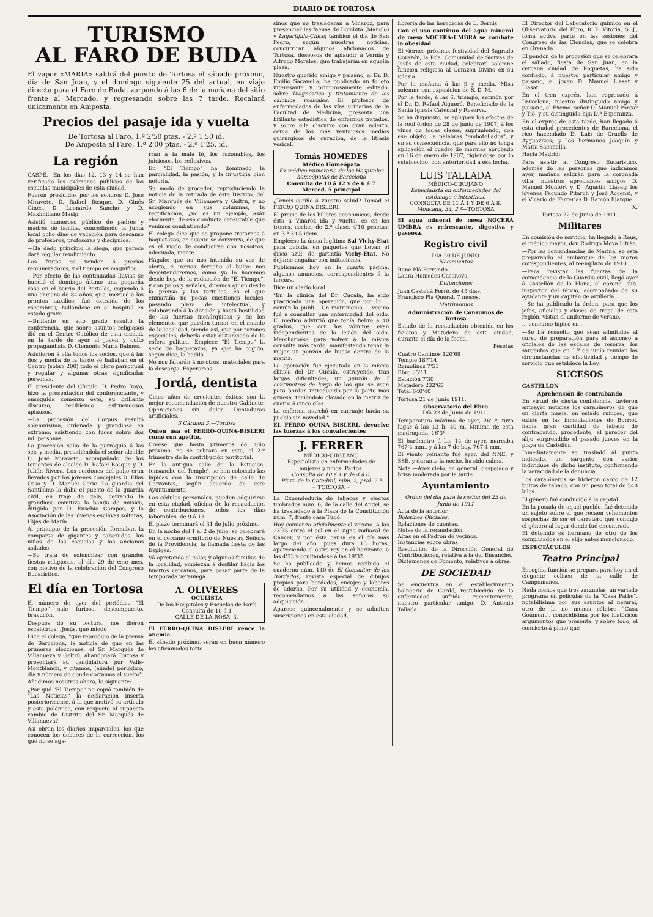DIARIO DE TORTOSA
TURISMO
AL FARO DE BUDA
El vapor «MARIA» saldrá del puerto de Tortosa el sábado próximo, día de San Juan, y el domingo siguiente 25 del actual, en viaje directa para el Faro de Buda, zarpando á las 6 de la mañana del sitio frente al Mercado, y regresando sobre las 7 tarde. Recalará unicamente en Amposta.
Precios del pasaje ida y vuelta
De Tortosa al Faro, 1.ª 2'50 ptas. - 2.ª 1'50 id.
De Amposta al Faro, 1.ª 2'00 ptas. - 2.ª 1'25. id.
La región
CASPE.—En los días 12, 13 y 14 se han verificado los exámenes públicos de las escuelas municipales de esta ciudad.
Fueron presididos por los señores D. José Miravete, D. Rafael Bosque, D. Ginés Ginés, D. Leonardo Sancho y D. Maximiliano Masip.
Asistió numeroso público de padres y madres de familia, concediendo la Junta local ocho días de vacación para descanso de profesores, profesoras y discípulos.
—Ha dado principio la siega, que parece dará regular rendimiento.
Las frutas se venden á precios remuneradores, y el tiempo es magnífico.
—Por efecto de las continuadas lluvias se hundió el domingo último una pequeña casa en el barrio del Portalés, cogiendo á una anciana de 84 años, que, merced á los prontos auxilios, fué extraída de los escombros; hallándose en el hospital en estado grave.
—Brillante en alto grado resultó la conferencia, que sobre asuntos religiosos dió en el Centro Católico de esta ciudad, en la tarde de ayer el joven y culto propagandista D. Clemente María Balmes.
Asistieron á ella todos los socios, que á las dos y media de la tarde se hallaban en el Centro (sobre 200) todo el clero parroquial y regular y algunas otras significadas personas.
El presidente del Círculo, D. Pedro Royo, hizo la presentación del conferenciante, y enseguida comenzó este, su brillante discurso, recibiendo estruendosos aplausos.
—La procesión del Corpus resultó solemnísima, ordenada y grandiosa en extremo, asistiendo con luces sobre dos mil personas.
La procesión salió de la parroquia á las seis y media, presidiéndola el señor alcalde D. José Miravete, acompañado de los tenientes de alcalde D. Rafael Bosque y D. Julián Rivera. Los cordones del palio eran llevados por los jóvenes concejales D. Elías Osso y D. Manuel Geric. La guardia del Santísimo la daba el puesto de la guardia civil, en traje de gala, cerrando la grandiosa comitiva la banda de música, dirigida por D. Eusebio Campos, y la Asociación de las jóvenes esclavas solteras, Hijas de María
Al principio de la procesión formaban la comparsa de gigantes y cabezudos, los niños de las escuelas y los ancianos asilados.
—Se trata de solemnizar con grandes fiestas religiosas, el día 29 de este mes, con motivo de la celebración del Congreso Eucarístico.
El día en Tortosa
El número de ayer del periódico "El Tiempo" sale furioso, descompuesto, bravucón.
Después de su lectura, nos dieron escalofríos. ¡Jesús, qué miedo!
Dice el colega, "que reprodujo de la prensa de Barcelona, la noticia de que en las primeras elecciones, el Sr. Marqués de Villanueva y Geltrú, abandonará Tortosa y presentará su candidatura por Valls-Montblanch, y citamos, (añade) periódico, día y número de donde cortamos el suelto".
Añadimos nosotros ahora, lo siguiente:
¿Por qué "El Tiempo" no copió también de "Las Noticias" la declaración inserta posteriormente, á la que motivó su artículo y esta polémica, con respecto al supuesto cambio de Distrito del Sr. Marqués de Villanueva?
Así obran los diarios imparciales, los que conocen los deberes de la corrección, los que no se aga-
rran á la mala fé, los razonables, los juiciosos, los reflexivos.
En "El Tiempo" ha dominado la parcialidad, la pasión, y la injusticia bien notoria.
Su modo de proceder, reproduciendo la noticia de la retirada de éste Distrito, del Sr. Marqués de Villanueva y Geltrú, y no acogiendo en sus columnas, la rectificación, ¿no es un ejemplo, asáz elocuente, de esa conducta censurable que venimos combatiendo?
El colega dice que se propone tratarnos á baquetazos, en cuanto se convenza, de que es el modo de conducirse con nosotros, adecuada, mente.
Hágalo: que no nos intimida su voz de alerta, é iremos derecho al bulto: nos desentenderemos, como ya lo hacemos desde hoy, de la redacción de "El Tiempo", y con pelos y señales, diremos quien desde la prensa y las tertulias, es el que enmaraña no pocas cuestiones locales, pasando plaza de intelectual, y colaborando á la división y hastá hostilidad de las fuerzas monárquicas y de los elementos que pueden turnar en el mando de la localidad, siendo así, que por razones especiales, debería estar distanciado de la esfera política. Empiece "El Tiempo" la serie de baquetazos, ya que ha cogido, según dice, la badila.
No nos faltarán á no otros, materiales para la descarga. Esperamos.
Jordá, dentista
Cinco años de crecientes éxitos, son la mejor recomendación de nuestro Gabinete. Operaciones sin dolor. Dentaduras artificiales.
3 Cármen 3.—Tortosa
Quien usa el FERRO-QUINA-BISLERI come con apetito.
Créese que hasta primeros de julio próximo, no se cobrará en esta, el 2.º trimestre de la contribución territorial.
En la antigua calle de la Estación, (ensanche del Temple), se han colocado las lápidas con la inscripción de calle de Cervantes, según acuerdo de este Ayuntamiento.
Las cédulas personales, pueden adquirirse en esta ciudad, oficina de la recaudación de contribuciones, todos los días laborables, de 9 á 13.
El plazo terminará el 31 de julio próximo.
En la noche del 1 al 2 de julio, se celebrará en el cercano ermitorio de Nuestra Señora de la Providencia, la llamada fiesta de las Espigas.
Vá apretando el calor, y algunas familias de la localidad, empiezan á desfilar hácia los huertos cercanos, para pasar parte de la temporada veraniega.
A. OLIVERES
OCULISTA
De los Hospitales y Escuelas de París
Consulta de 10 á 1
CALLE DE LA ROSA, 3.
El FERRO-QUINA BISLERI vence la anemia.
El sábado próximo, serán en buen número los aficionados torto-
sinos que se trasladarán á Vinaroz, para presenciar las faenas de Bombita (Manolo) y Lagartijillo-Chico; tambien el día de San Pedro, según nuestras noticias, concurrirán algunos aficionados de Tortosa, deseosos de aplaudir á Vernia y Alfredo Morales, que trabajarán en aquella plaza.
Nuestro querido amigo y paisano, el Dr. D. Emilio Sacanella, ha publicado un folleto interesante y primorosamente editado, sobre Diagnóstico y tratamiento de los cálculos vesicales. El profesor de enfermedades de las vías urinarias de la Facultad de Medicina, presenta una brillante estadística de enfermos tratados, y sobre ella discurre con gran acierto, cerca de los más ventajosos medios quirúrgicos de curación, de la litiasis vesical.
Tomás HOMEDES
Médico Homeópata
Ex-médico numerario de los Hospitales homeópatas de Barcelona
Consulta de 10 á 12 y de 6 á 7
Merced, 5 principal
¿Teneis cariño á vuestra salud? Tomad el FERRO QUINA BISLERI.
El precio de los billetes económicos, desde ésta á Vinaróz ida y vuelta, es en los trenes, coches de 2.ª clase. 4'10 pesetas; en 3.ª 3'05 idem.
Empléese la única legítima Sal Vichy-Etat para bebida, en paquetes que llevan el disco azul, de garantía Vichy-Etat. No dejarse engañar con imitaciones.
Publicamos hoy en la cuarta página, algunos anuncios, correspondientes á la tercera.
Dice un diario local:
"En la clínica del Dr. Cucala, ha sido practicada una operación, que por lo ... común la publi... Un matrimonio ... vecino fué á consultar una enfermedad del oido. El médico advirtió que tenía fiebre á 40 grados, que con los vómitos eran independientes de la lesión del oido. Marcháronse para volver á la misma consulta más tarde, manifestando tenar la mujer un punzón de hueso dentro de la matriz.
La operación fué ejecutada en la misma clínica del Dr. Cucala, extrayendo, tras largas dificultades, un punzón de 7 centímetros de largo de los que se usan para bordar, introducido por la parte más gruesa, teniéndolo clavado en la matriz de cuatro á cinco días.
La enferma marchó en carruaje hácia su pueblo sin novedad."
EL FERRO QUINA BISLERI, devuelve las fuerzas á los convalecientes
J. FERRER
MÉDICO-CIRUJANO
Especialista en enfermedades de mujeres y niños. Partos.
Consulta de 10 á 1 y de 4 á 6.
Plaza de la Catedral, núm, 2, pral. 2.ª
= TORTOSA =
La Expendeduría de tabacos y efectos timbrados núm. 6, de la calle del Angel, se ha trasladado á la Plaza de la Constitución núm. 7, frente casa Tudó.
Hoy comienza oficialmente el verano. A las 13'35 entró el sol en el signo zodiacal de Cáncer, y por ésta causa es el día más largo del año, pues dura 15 horas, apareciendo el astro rey en el horizonte, á las 4'33 y ocultándose á las 19'32.
Se ha publicado y hemos recibido el cuaderno núm. 140 de El Consultor de los Bordados, revista especial de dibujos propios para bordados, encajes y labores de adorno. Por su utilidad y economía, recomendamos á las señoras su adquisición.
Aparece quincenalmente y se admiten suscriciones en esta ciudad,
libreria de las herederas de L. Bernis.
Con el uso contínuo del agua mineral de mesa NOCERA-UMBRA se combate la obesidad.
El viernes próximo, festividad del Sagrado Corazón, la Rda. Comunidad de Siervas de Jesús de esta ciudad, celebrará solemne funcion religiosa al Corazón Divino en su iglesia.
Por la mañana á las 9 y media, Misa solemne con exposicion de S. D. M.
Por la tarde, á las 6, trisagio, sermón por el Dr. D. Rafael Algueró, Beneficiado de la Santa Iglesia Catedral y Reserva.
Se ha dispuesto, se apliquen los efectos de la reol órden de 28 de junio de 1907, á los vinos de todas clases, suprimiendo, con ese objeto, la palabras "embotellados", y en su consecuencia, que para ello no tenga aplicación el cuadro de mermas aprobado en 16 de enero de 1907, rigiéndose por lo establecido, con anterioridad á esa fecha.
LUIS TALLADA
MÉDICO-CIRUJANO
Especialista en enfermedades del estómago é intestinos.
CONSULTA DE 11 Á 1 Y DE 6 Á 8.
Moncada, 34, 2.º—TORTOSA
El agua mineral de mesa NOCERA UMBRA es refrescante, digestiva y gaseosa.
Registro civil
DIA 20 DE JUNIO
Nacimientos
René Plá Ferrando.
Laura Homedes Casanova.
Defunciones
Juan Castellá Ferré, de 45 días.
Francisco Plá Queral, 7 meses.
Matrimonios
Administración de Consumos de Tortosa
Estado de la recaudación obtenida en los fielatos y Matadero de esta ciudad, durante el día de la fecha.
Pesetas
Cuatro Caminos 120'69
Temple 187'14
Remolinos 7'51
Ebro 85'11
Estación 7'30
Matadero 232'65
Total 640'40
Tortosa 21 de Junio 1911.
Observatorio del Ebro
Día 22 de Junio de 1911.
Temperatura máxima de ayer, 26'1º; tuvo lugar á las 13 h. 40 m. Mínima de esta madrugada, 16'3º.
El barómetro á las 14 de ayer, marcaba 767'4 mm., y á las 7 de hoy, 767'4 mm.
El viento reinante fué ayer, del NNE. y SSE. y durante la noche, ha sido calma.
Nota.—Ayer cielo, en general, despejado y brisa moderada por la tarde.
Ayuntamiento
Orden del día para la sesión del 23 de Junio de 1911
Acta de la anterior.
Boletines Oficiales.
Relaciones de cuentas.
Notas de la recaudación.
Altas en el Padrón de vecinos.
Instancias sobre obras.
Resolución de la Dirección General de Contribuciones, relativa á la del Ensanche.
Dictámenes de Fomento, relativos á obras.
DE SOCIEDAD
Se encuentra en el establecimiento balneario de Cardó, restablecido de la enfermedad sufrida recientemente, nuestro particular amigo, D. Antonio Tallada.
El Director del Laboratorio químico en el Observatorio del Ebro, R. P. Vitoria, S. J., toma activa parte en las sesiones del Congreso de las Ciencias, que se celebra en Granada.
El pendón de la procesión que se celebrará el sábado, fiesta de San Juan, en la cercana ciudad de Roquetas, ha sido confiado, á nuestro particular amigo y paisano, el joven D. Manuel Llasat y Llasat.
En el tren exprés, han regresado á Barcelona, nuestro distinguido amigo y paisano, el Excmo. señor D. Manuel Porcar y Tió, y su distinguida hija D.ª Esperanza.
En el exprés de esta tarde, han llegado á esta ciudad procedentes de Barcelona, el rico hacendado D. Luis de Cruells de Ayguavives; y los hermanos Joaquín y María Sacanella.
Hácia Madrid:
Para asistir al Congreso Eucarístico, además de las personas que indicamos ayer, mañana saldrán para la coronada villa, nuestros apreciables amigos D. Manuel Monfort y D. Agustín Llasat; los jóvenes Facundo Pitarch y José Accensi, y el Vicario de Ferrerías D. Ramón Ejarque.
X.
Tortosa 22 de Junio de 1911.
Militares
En comisión de servicio, ha llegado á Reus, el médico mayor, don Rodrigo Moya Litrán.
—Por las comandancias de Marina, se está preparando el embarque de los mozos corespondientes, al reemplazo de 1910.
—Para revistar las fuerzas de la comandancia de la Guardia civil, llegó ayer á Castellón de la Plana, el coronel sub-inspector del tércio, acompañado de su ayudante y un capitán de artillería.
—Se ha publicado la órden, para que los jefes, oficiales y clases de tropa de ésta región, vistan el uniforme de verano.
... concurso hípico en ...
—Se ha resuelto que sean admitidos al curso de preparación para el ascenso á oficiales de las escalas de reserva, los sargentos que en 1.º de junio reunían las circunstancias de efectividad y tiempo de servicio que establece la Ley.
SUCESOS
CASTELLÓN
Aprehensión de contrabando
En virtud de cierta confidencia, tuvieron anteayer noticias los carabineros de que en cierta masía, en estado ruinoso, que existe en las inmediaciones de Borriol, había gran cantidad de tabaco de contrabando, procedente, al parecer del alijo sorprendido el pasado jueves en la playa de Castellón.
Inmediatamente se trasladó al punto indicado, un sargento con varios individuos de dicho instituto, confirmando la veracidad de la denuncia.
Los carabineros se hicieron cargo de 12 bultos de tabaco, con un peso total de 548 kilos.
El género fué conducido á la capital.
En la posada de aquel pueblo, fué detenido un sujeto sobre el que recaen vehementes sospechas de ser el carretero que condujo el género al lugar donde fué encontrado.
El detenido es hermano de otro de los complicados en el alijo antes mencionado.
ESPECTÁCULOS
Teatro Principal
Escogida función se prepara para hoy en el elegante coliseo de la calle de Campomanes.
Nada menos que tres zarzuelas, un variado programa en películas de la "Casa Pathe", notabilísima por sus asuntos al natural, otro de la no menos célebre "Casa Goumont", conocidísima por los históricos argumentos que presenta, y sobre todo, el concierto á piano que